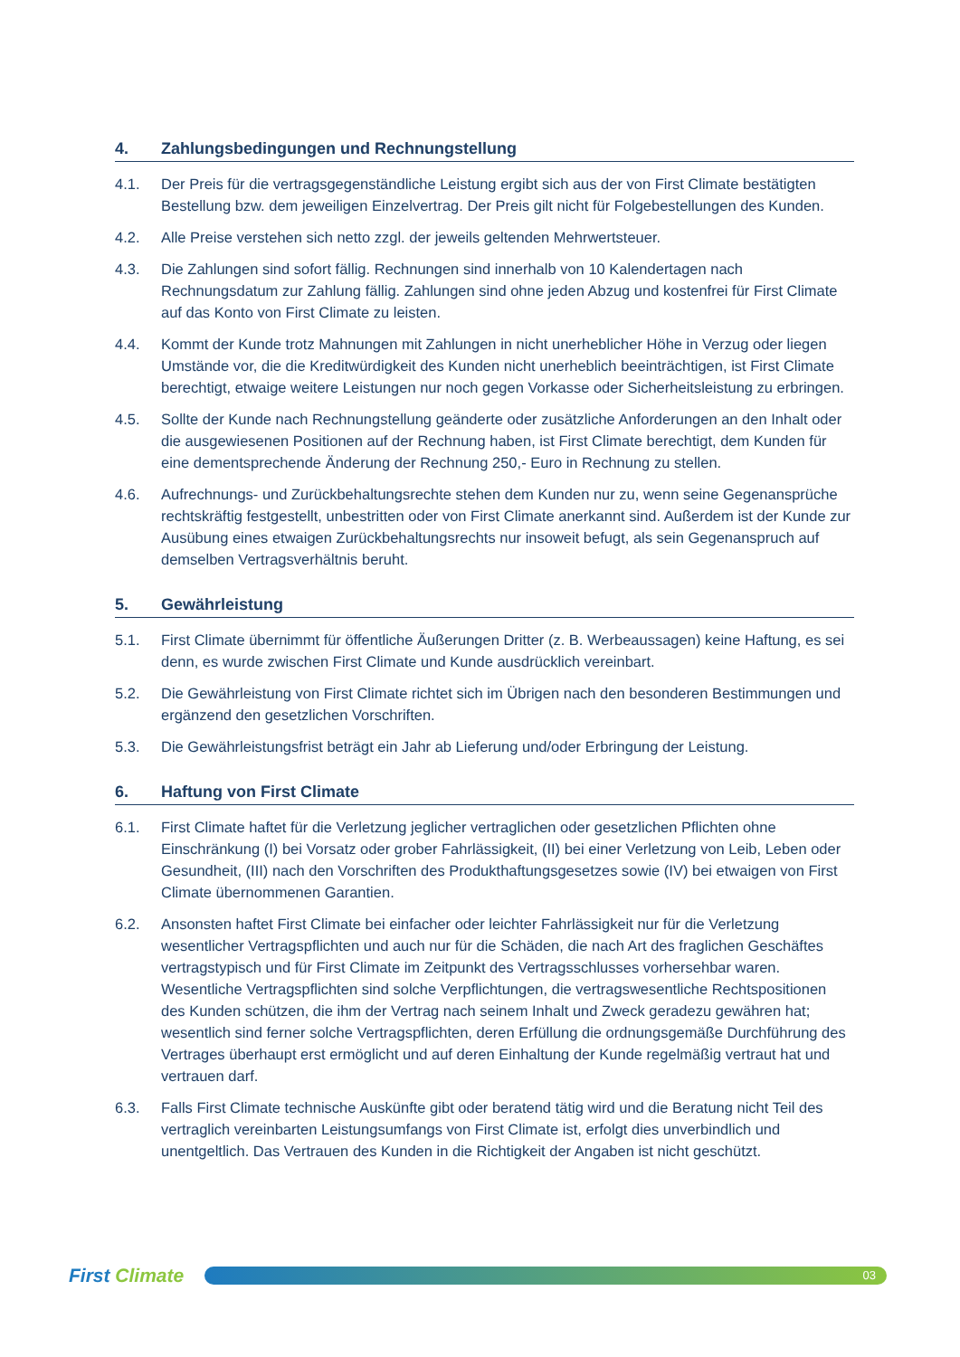4. Zahlungsbedingungen und Rechnungstellung
4.1. Der Preis für die vertragsgegenständliche Leistung ergibt sich aus der von First Climate bestätigten Bestellung bzw. dem jeweiligen Einzelvertrag. Der Preis gilt nicht für Folgebestellungen des Kunden.
4.2. Alle Preise verstehen sich netto zzgl. der jeweils geltenden Mehrwertsteuer.
4.3. Die Zahlungen sind sofort fällig. Rechnungen sind innerhalb von 10 Kalendertagen nach Rechnungsdatum zur Zahlung fällig. Zahlungen sind ohne jeden Abzug und kostenfrei für First Climate auf das Konto von First Climate zu leisten.
4.4. Kommt der Kunde trotz Mahnungen mit Zahlungen in nicht unerheblicher Höhe in Verzug oder liegen Umstände vor, die die Kreditwürdigkeit des Kunden nicht unerheblich beeinträchtigen, ist First Climate berechtigt, etwaige weitere Leistungen nur noch gegen Vorkasse oder Sicherheitsleistung zu erbringen.
4.5. Sollte der Kunde nach Rechnungstellung geänderte oder zusätzliche Anforderungen an den Inhalt oder die ausgewiesenen Positionen auf der Rechnung haben, ist First Climate berechtigt, dem Kunden für eine dementsprechende Änderung der Rechnung 250,- Euro in Rechnung zu stellen.
4.6. Aufrechnungs- und Zurückbehaltungsrechte stehen dem Kunden nur zu, wenn seine Gegenansprüche rechtskräftig festgestellt, unbestritten oder von First Climate anerkannt sind. Außerdem ist der Kunde zur Ausübung eines etwaigen Zurückbehaltungsrechts nur insoweit befugt, als sein Gegenanspruch auf demselben Vertragsverhältnis beruht.
5. Gewährleistung
5.1. First Climate übernimmt für öffentliche Äußerungen Dritter (z. B. Werbeaussagen) keine Haftung, es sei denn, es wurde zwischen First Climate und Kunde ausdrücklich vereinbart.
5.2. Die Gewährleistung von First Climate richtet sich im Übrigen nach den besonderen Bestimmungen und ergänzend den gesetzlichen Vorschriften.
5.3. Die Gewährleistungsfrist beträgt ein Jahr ab Lieferung und/oder Erbringung der Leistung.
6. Haftung von First Climate
6.1. First Climate haftet für die Verletzung jeglicher vertraglichen oder gesetzlichen Pflichten ohne Einschränkung (I) bei Vorsatz oder grober Fahrlässigkeit, (II) bei einer Verletzung von Leib, Leben oder Gesundheit, (III) nach den Vorschriften des Produkthaftungsgesetzes sowie (IV) bei etwaigen von First Climate übernommenen Garantien.
6.2. Ansonsten haftet First Climate bei einfacher oder leichter Fahrlässigkeit nur für die Verletzung wesentlicher Vertragspflichten und auch nur für die Schäden, die nach Art des fraglichen Geschäftes vertragstypisch und für First Climate im Zeitpunkt des Vertragsschlusses vorhersehbar waren. Wesentliche Vertragspflichten sind solche Verpflichtungen, die vertragswesentliche Rechtspositionen des Kunden schützen, die ihm der Vertrag nach seinem Inhalt und Zweck geradezu gewähren hat; wesentlich sind ferner solche Vertragspflichten, deren Erfüllung die ordnungsgemäße Durchführung des Vertrages überhaupt erst ermöglicht und auf deren Einhaltung der Kunde regelmäßig vertraut hat und vertrauen darf.
6.3. Falls First Climate technische Auskünfte gibt oder beratend tätig wird und die Beratung nicht Teil des vertraglich vereinbarten Leistungsumfangs von First Climate ist, erfolgt dies unverbindlich und unentgeltlich. Das Vertrauen des Kunden in die Richtigkeit der Angaben ist nicht geschützt.
First Climate
03